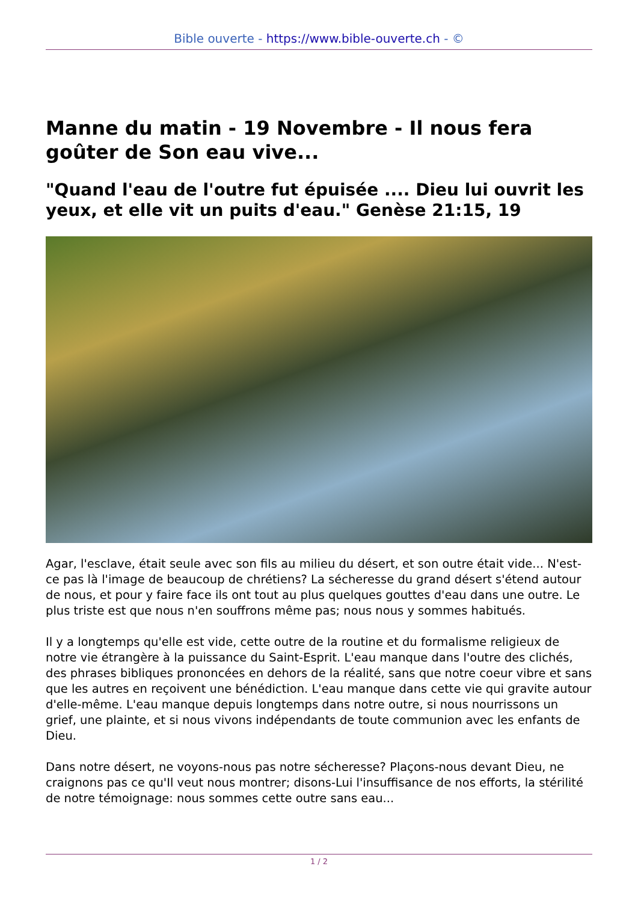Bible ouverte - https://www.bible-ouverte.ch - ©
Manne du matin - 19 Novembre - Il nous fera goûter de Son eau vive...
"Quand l'eau de l'outre fut épuisée .... Dieu lui ouvrit les yeux, et elle vit un puits d'eau." Genèse 21:15, 19
Agar, l'esclave, était seule avec son fils au milieu du désert, et son outre était vide... N'est-ce pas là l'image de beaucoup de chrétiens? La sécheresse du grand désert s'étend autour de nous, et pour y faire face ils ont tout au plus quelques gouttes d'eau dans une outre. Le plus triste est que nous n'en souffrons même pas; nous nous y sommes habitués.
Il y a longtemps qu'elle est vide, cette outre de la routine et du formalisme religieux de notre vie étrangère à la puissance du Saint-Esprit. L'eau manque dans l'outre des clichés, des phrases bibliques prononcées en dehors de la réalité, sans que notre coeur vibre et sans que les autres en reçoivent une bénédiction. L'eau manque dans cette vie qui gravite autour d'elle-même. L'eau manque depuis longtemps dans notre outre, si nous nourrissons un grief, une plainte, et si nous vivons indépendants de toute communion avec les enfants de Dieu.
Dans notre désert, ne voyons-nous pas notre sécheresse? Plaçons-nous devant Dieu, ne craignons pas ce qu'Il veut nous montrer; disons-Lui l'insuffisance de nos efforts, la stérilité de notre témoignage: nous sommes cette outre sans eau...
1 / 2